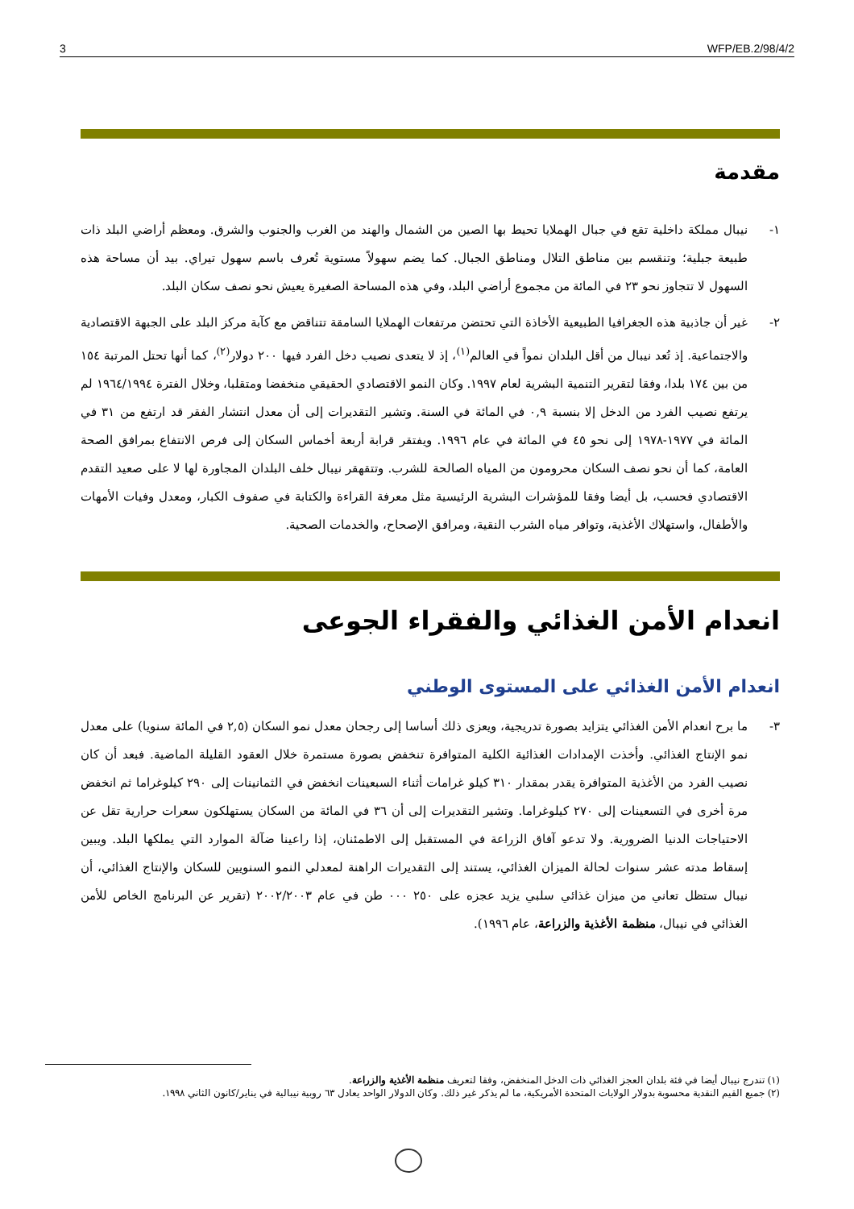3 WFP/EB.2/98/4/2
مقدمة
١- نيبال مملكة داخلية تقع في جبال الهملايا تحيط بها الصين من الشمال والهند من الغرب والجنوب والشرق. ومعظم أراضي البلد ذات طبيعة جبلية؛ وتنقسم بين مناطق التلال ومناطق الجبال. كما يضم سهولاً مستوية تُعرف باسم سهول تيراي. بيد أن مساحة هذه السهول لا تتجاوز نحو ٢٣ في المائة من مجموع أراضي البلد، وفي هذه المساحة الصغيرة يعيش نحو نصف سكان البلد.
٢- غير أن جاذبية هذه الجغرافيا الطبيعية الأخاذة التي تحتضن مرتفعات الهملايا السامقة تتناقض مع كآبة مركز البلد على الجبهة الاقتصادية والاجتماعية. إذ تُعد نيبال من أقل البلدان نمواً في العالم<sup>(١)</sup>، إذ لا يتعدى نصيب دخل الفرد فيها ٢٠٠ دولار<sup>(٢)</sup>، كما أنها تحتل المرتبة ١٥٤ من بين ١٧٤ بلدا، وفقا لتقرير التنمية البشرية لعام ١٩٩٧. وكان النمو الاقتصادي الحقيقي منخفضا ومتقلبا، وخلال الفترة ١٩٦٤/١٩٩٤ لم يرتفع نصيب الفرد من الدخل إلا بنسبة ٠,٩ في المائة في السنة. وتشير التقديرات إلى أن معدل انتشار الفقر قد ارتفع من ٣١ في المائة في ١٩٧٧-١٩٧٨ إلى نحو ٤٥ في المائة في عام ١٩٩٦. ويفتقر قرابة أربعة أخماس السكان إلى فرص الانتفاع بمرافق الصحة العامة، كما أن نحو نصف السكان محرومون من المياه الصالحة للشرب. وتتقهقر نيبال خلف البلدان المجاورة لها لا على صعيد التقدم الاقتصادي فحسب، بل أيضا وفقا للمؤشرات البشرية الرئيسية مثل معرفة القراءة والكتابة في صفوف الكبار، ومعدل وفيات الأمهات والأطفال، واستهلاك الأغذية، وتوافر مياه الشرب النقية، ومرافق الإصحاح، والخدمات الصحية.
انعدام الأمن الغذائي والفقراء الجوعى
انعدام الأمن الغذائي على المستوى الوطني
٣- ما برح انعدام الأمن الغذائي يتزايد بصورة تدريجية، ويعزى ذلك أساسا إلى رجحان معدل نمو السكان (٢,٥ في المائة سنويا) على معدل نمو الإنتاج الغذائي. وأخذت الإمدادات الغذائية الكلية المتوافرة تنخفض بصورة مستمرة خلال العقود القليلة الماضية. فبعد أن كان نصيب الفرد من الأغذية المتوافرة يقدر بمقدار ٣١٠ كيلو غرامات أثناء السبعينات انخفض في الثمانينات إلى ٢٩٠ كيلوغراما ثم انخفض مرة أخرى في التسعينات إلى ٢٧٠ كيلوغراما. وتشير التقديرات إلى أن ٣٦ في المائة من السكان يستهلكون سعرات حرارية تقل عن الاحتياجات الدنيا الضرورية. ولا تدعو آفاق الزراعة في المستقبل إلى الاطمئنان، إذا راعينا ضآلة الموارد التي يملكها البلد. ويبين إسقاط مدته عشر سنوات لحالة الميزان الغذائي، يستند إلى التقديرات الراهنة لمعدلي النمو السنويين للسكان والإنتاج الغذائي، أن نيبال ستظل تعاني من ميزان غذائي سلبي يزيد عجزه على ٢٥٠ ٠٠٠ طن في عام ٢٠٠٢/٢٠٠٣ (تقرير عن البرنامج الخاص للأمن الغذائي في نيبال، منظمة الأغذية والزراعة، عام ١٩٩٦).
(١) تندرج نيبال أيضا في فئة بلدان العجز الغذائي ذات الدخل المنخفض، وفقا لتعريف منظمة الأغذية والزراعة.
(٢) جميع القيم النقدية محسوبة بدولار الولايات المتحدة الأمريكية، ما لم يذكر غير ذلك. وكان الدولار الواحد يعادل ٦٣ روبية نيبالية في يناير/كانون الثاني ١٩٩٨.